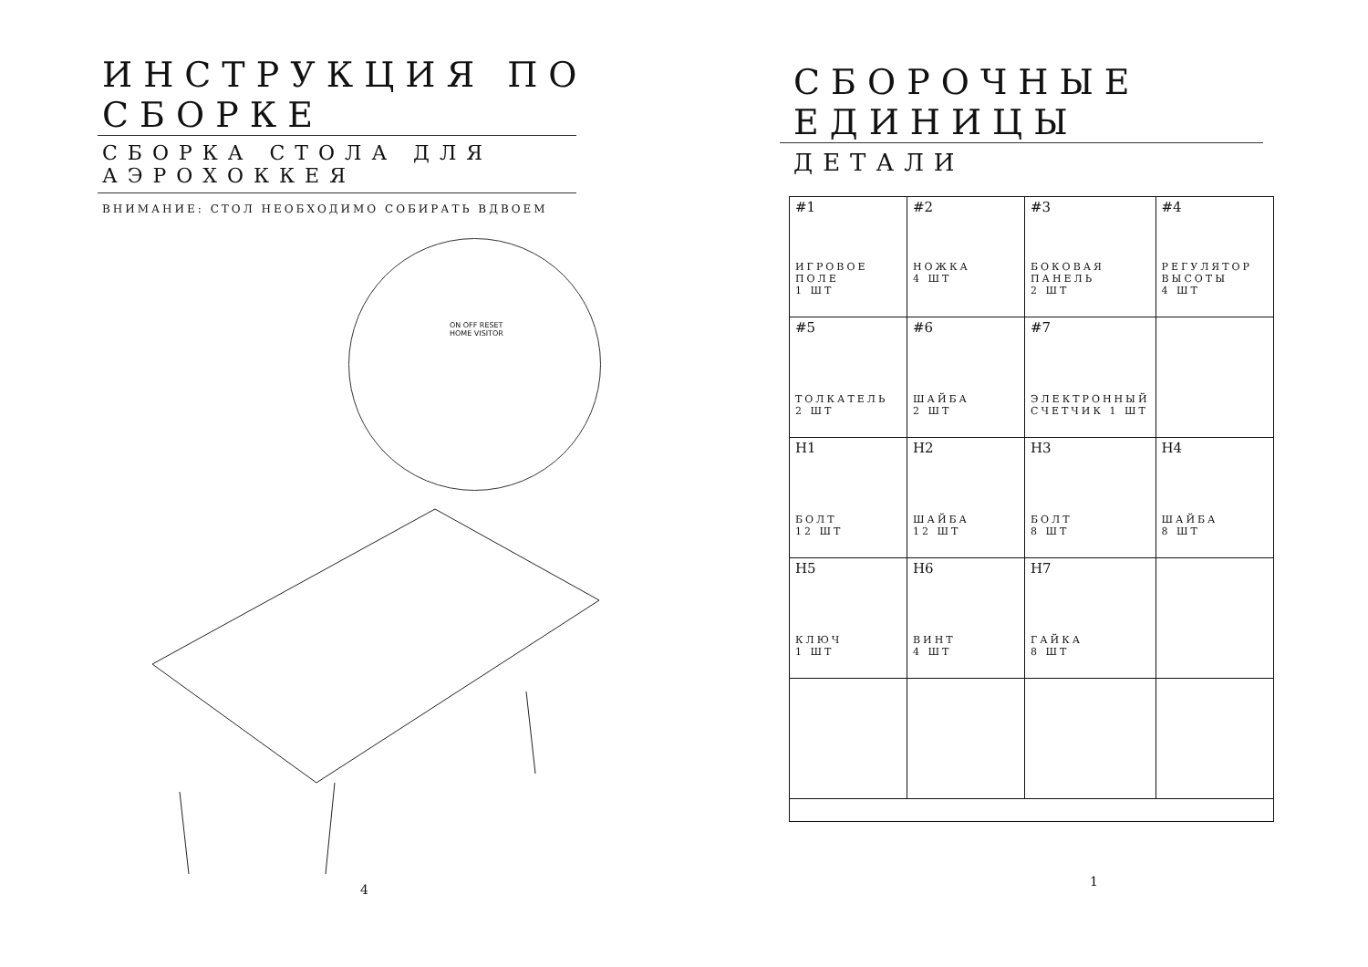ИНСТРУКЦИЯ ПО СБОРКЕ
СБОРКА СТОЛА ДЛЯ АЭРОХОККЕЯ
ВНИМАНИЕ: СТОЛ НЕОБХОДИМО СОБИРАТЬ ВДВОЕМ
ON OFF RESET
HOME VISITOR
4
СБОРОЧНЫЕ ЕДИНИЦЫ
ДЕТАЛИ
| #1 ИГРОВОЕ ПОЛЕ 1 ШТ | #2 НОЖКА 4 ШТ | #3 БОКОВАЯ ПАНЕЛЬ 2 ШТ | #4 РЕГУЛЯТОР ВЫСОТЫ 4 ШТ |
| #5 ТОЛКАТЕЛЬ 2 ШТ | #6 ШАЙБА 2 ШТ | #7 ЭЛЕКТРОННЫЙ СЧЕТЧИК 1 ШТ | |
| H1 БОЛТ 12 ШТ | H2 ШАЙБА 12 ШТ | H3 БОЛТ 8 ШТ | H4 ШАЙБА 8 ШТ |
| H5 КЛЮЧ 1 ШТ | H6 ВИНТ 4 ШТ | H7 ГАЙКА 8 ШТ | |
1